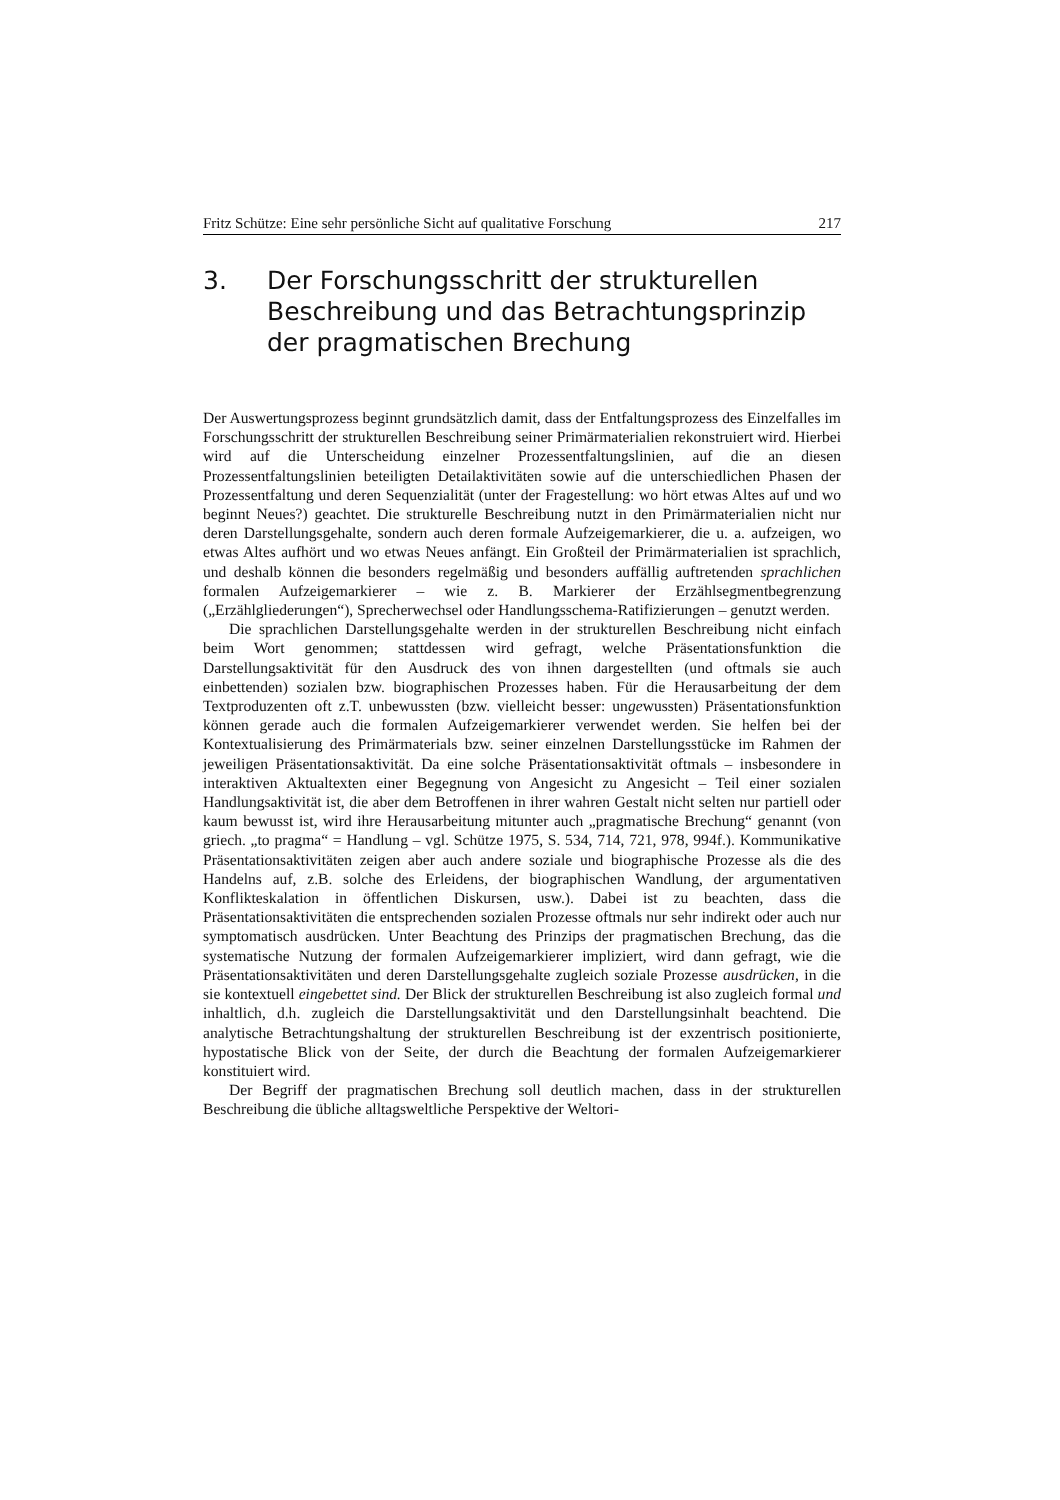Fritz Schütze: Eine sehr persönliche Sicht auf qualitative Forschung 217
3. Der Forschungsschritt der strukturellen Beschreibung und das Betrachtungsprinzip der pragmatischen Brechung
Der Auswertungsprozess beginnt grundsätzlich damit, dass der Entfaltungsprozess des Einzelfalles im Forschungsschritt der strukturellen Beschreibung seiner Primärmaterialien rekonstruiert wird. Hierbei wird auf die Unterscheidung einzelner Prozessentfaltungslinien, auf die an diesen Prozessentfaltungslinien beteiligten Detailaktivitäten sowie auf die unterschiedlichen Phasen der Prozessentfaltung und deren Sequenzialität (unter der Fragestellung: wo hört etwas Altes auf und wo beginnt Neues?) geachtet. Die strukturelle Beschreibung nutzt in den Primärmaterialien nicht nur deren Darstellungsgehalte, sondern auch deren formale Aufzeigemarkierer, die u. a. aufzeigen, wo etwas Altes aufhört und wo etwas Neues anfängt. Ein Großteil der Primärmaterialien ist sprachlich, und deshalb können die besonders regelmäßig und besonders auffällig auftretenden sprachlichen formalen Aufzeigemarkierer – wie z. B. Markierer der Erzählsegmentbegrenzung („Erzählgliederungen“), Sprecherwechsel oder Handlungsschema-Ratifizierungen – genutzt werden.
Die sprachlichen Darstellungsgehalte werden in der strukturellen Beschreibung nicht einfach beim Wort genommen; stattdessen wird gefragt, welche Präsentationsfunktion die Darstellungsaktivität für den Ausdruck des von ihnen dargestellten (und oftmals sie auch einbettenden) sozialen bzw. biographischen Prozesses haben. Für die Herausarbeitung der dem Textproduzenten oft z.T. unbewussten (bzw. vielleicht besser: ungewussten) Präsentationsfunktion können gerade auch die formalen Aufzeigemarkierer verwendet werden. Sie helfen bei der Kontextualisierung des Primärmaterials bzw. seiner einzelnen Darstellungsstücke im Rahmen der jeweiligen Präsentationsaktivität. Da eine solche Präsentationsaktivität oftmals – insbesondere in interaktiven Aktualtexten einer Begegnung von Angesicht zu Angesicht – Teil einer sozialen Handlungsaktivität ist, die aber dem Betroffenen in ihrer wahren Gestalt nicht selten nur partiell oder kaum bewusst ist, wird ihre Herausarbeitung mitunter auch „pragmatische Brechung“ genannt (von griech. „to pragma“ = Handlung – vgl. Schütze 1975, S. 534, 714, 721, 978, 994f.). Kommunikative Präsentationsaktivitäten zeigen aber auch andere soziale und biographische Prozesse als die des Handelns auf, z.B. solche des Erleidens, der biographischen Wandlung, der argumentativen Konflikteskalation in öffentlichen Diskursen, usw.). Dabei ist zu beachten, dass die Präsentationsaktivitäten die entsprechenden sozialen Prozesse oftmals nur sehr indirekt oder auch nur symptomatisch ausdrücken. Unter Beachtung des Prinzips der pragmatischen Brechung, das die systematische Nutzung der formalen Aufzeigemarkierer impliziert, wird dann gefragt, wie die Präsentationsaktivitäten und deren Darstellungsgehalte zugleich soziale Prozesse ausdrücken, in die sie kontextuell eingebettet sind. Der Blick der strukturellen Beschreibung ist also zugleich formal und inhaltlich, d.h. zugleich die Darstellungsaktivität und den Darstellungsinhalt beachtend. Die analytische Betrachtungshaltung der strukturellen Beschreibung ist der exzentrisch positionierte, hypostatische Blick von der Seite, der durch die Beachtung der formalen Aufzeigemarkierer konstituiert wird.
Der Begriff der pragmatischen Brechung soll deutlich machen, dass in der strukturellen Beschreibung die übliche alltagsweltliche Perspektive der Weltori-